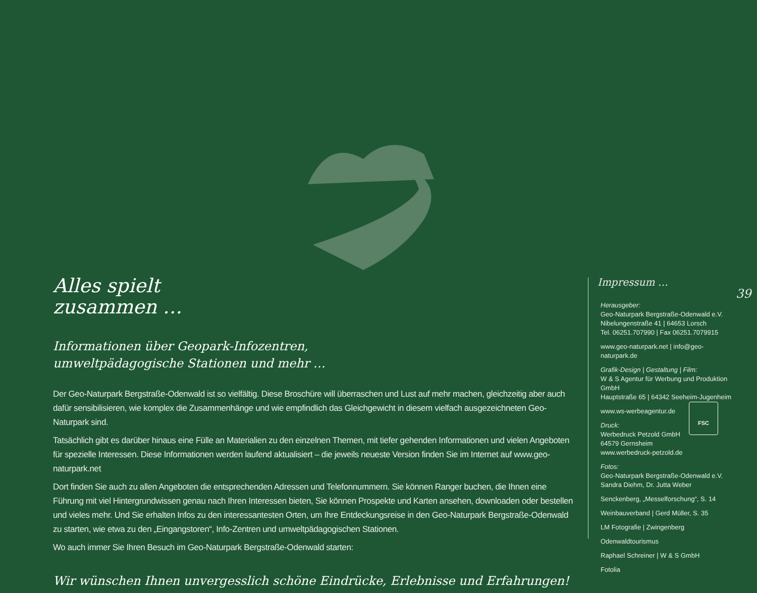39
Alles spielt
zusammen …
Informationen über Geopark-Infozentren,
umweltpädagogische Stationen und mehr …
Der Geo-Naturpark Bergstraße-Odenwald ist so vielfältig. Diese Broschüre will überraschen und Lust auf mehr machen, gleichzeitig aber auch dafür sensibilisieren, wie komplex die Zusammenhänge und wie empfindlich das Gleichgewicht in diesem vielfach ausgezeichneten Geo-Naturpark sind.
Tatsächlich gibt es darüber hinaus eine Fülle an Materialien zu den einzelnen Themen, mit tiefer gehenden Informationen und vielen Angeboten für spezielle Interessen. Diese Informationen werden laufend aktualisiert – die jeweils neueste Version finden Sie im Internet auf www.geo-naturpark.net
Dort finden Sie auch zu allen Angeboten die entsprechenden Adressen und Telefonnummern. Sie können Ranger buchen, die Ihnen eine Führung mit viel Hintergrundwissen genau nach Ihren Interessen bieten, Sie können Prospekte und Karten ansehen, downloaden oder bestellen und vieles mehr. Und Sie erhalten Infos zu den interessantesten Orten, um Ihre Entdeckungsreise in den Geo-Naturpark Bergstraße-Odenwald zu starten, wie etwa zu den „Eingangstoren“, Info-Zentren und umweltpädagogischen Stationen.
Wo auch immer Sie Ihren Besuch im Geo-Naturpark Bergstraße-Odenwald starten:
Wir wünschen Ihnen unvergesslich schöne Eindrücke, Erlebnisse und Erfahrungen!
Impressum …
Herausgeber:
Geo-Naturpark Bergstraße-Odenwald e.V.
Nibelungenstraße 41 | 64653 Lorsch
Tel. 06251.707990 | Fax 06251.7079915
www.geo-naturpark.net | info@geo-naturpark.de
Grafik-Design | Gestaltung | Film:
W & S Agentur für Werbung und Produktion GmbH
Hauptstraße 65 | 64342 Seeheim-Jugenheim
www.ws-werbeagentur.de
Druck:
Werbedruck Petzold GmbH
64579 Gernsheim
www.werbedruck-petzold.de
Fotos:
Geo-Naturpark Bergstraße-Odenwald e.V.
Sandra Diehm, Dr. Jutta Weber
Senckenberg, „Messelforschung“, S. 14
Weinbauverband | Gerd Müller, S. 35
LM Fotografie | Zwingenberg
Odenwaldtourismus
Raphael Schreiner | W & S GmbH
Fotolia
FSC